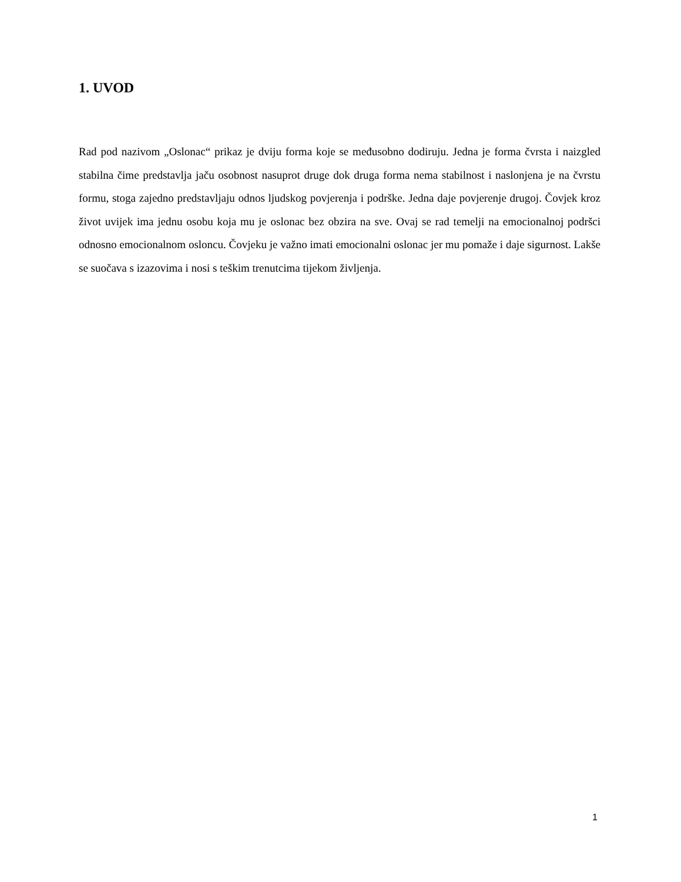1. UVOD
Rad pod nazivom „Oslonac“ prikaz je dviju forma koje se međusobno dodiruju. Jedna je forma čvrsta i naizgled stabilna čime predstavlja jaču osobnost nasuprot druge dok druga forma nema stabilnost i naslonjena je na čvrstu formu, stoga zajedno predstavljaju odnos ljudskog povjerenja i podrške. Jedna daje povjerenje drugoj. Čovjek kroz život uvijek ima jednu osobu koja mu je oslonac bez obzira na sve. Ovaj se rad temelji na emocionalnoj podršci odnosno emocionalnom osloncu. Čovjeku je važno imati emocionalni oslonac jer mu pomaže i daje sigurnost. Lakše se suočava s izazovima i nosi s teškim trenutcima tijekom življenja.
1